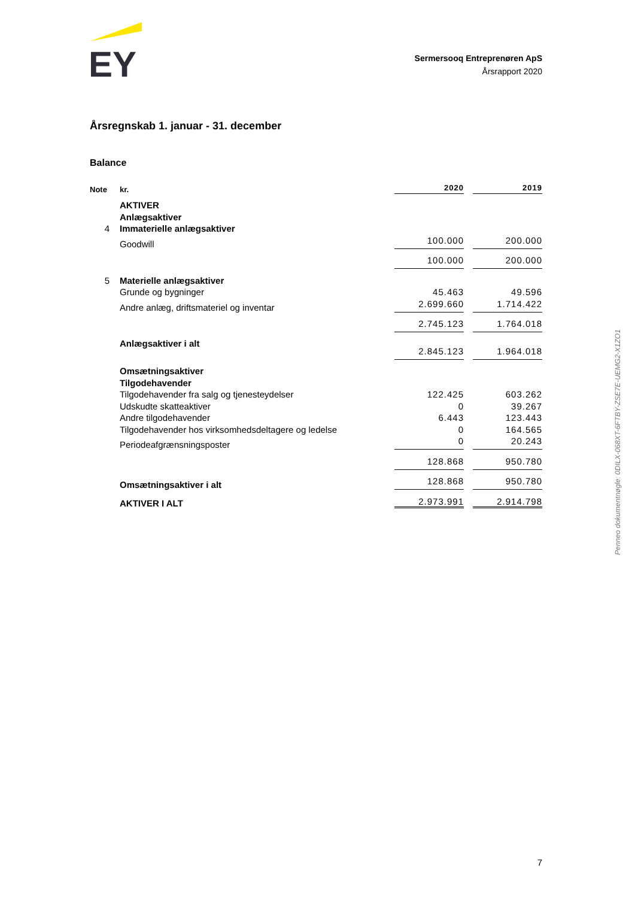EY
Sermersooq Entreprenøren ApS
Årsrapport 2020
Årsregnskab 1. januar - 31. december
Balance
| Note | kr. | 2020 | | 2019 |
| --- | --- | --- | --- | --- |
| | AKTIVER | | | |
| | Anlægsaktiver | | | |
| 4 | Immaterielle anlægsaktiver | | | |
| | Goodwill | 100.000 | | 200.000 |
| | | 100.000 | | 200.000 |
| 5 | Materielle anlægsaktiver | | | |
| | Grunde og bygninger | 45.463 | | 49.596 |
| | Andre anlæg, driftsmateriel og inventar | 2.699.660 | | 1.714.422 |
| | | 2.745.123 | | 1.764.018 |
| | Anlægsaktiver i alt | 2.845.123 | | 1.964.018 |
| | Omsætningsaktiver | | | |
| | Tilgodehavender | | | |
| | Tilgodehavender fra salg og tjenesteydelser | 122.425 | | 603.262 |
| | Udskudte skatteaktiver | 0 | | 39.267 |
| | Andre tilgodehavender | 6.443 | | 123.443 |
| | Tilgodehavender hos virksomhedsdeltagere og ledelse | 0 | | 164.565 |
| | Periodeafgrænsningsposter | 0 | | 20.243 |
| | | 128.868 | | 950.780 |
| | Omsætningsaktiver i alt | 128.868 | | 950.780 |
| | AKTIVER I ALT | 2.973.991 | | 2.914.798 |
Penneo dokumentnøgle: 0DILX-068XT-6FTBY-ZSE7E-UEMG2-X1ZO1
7